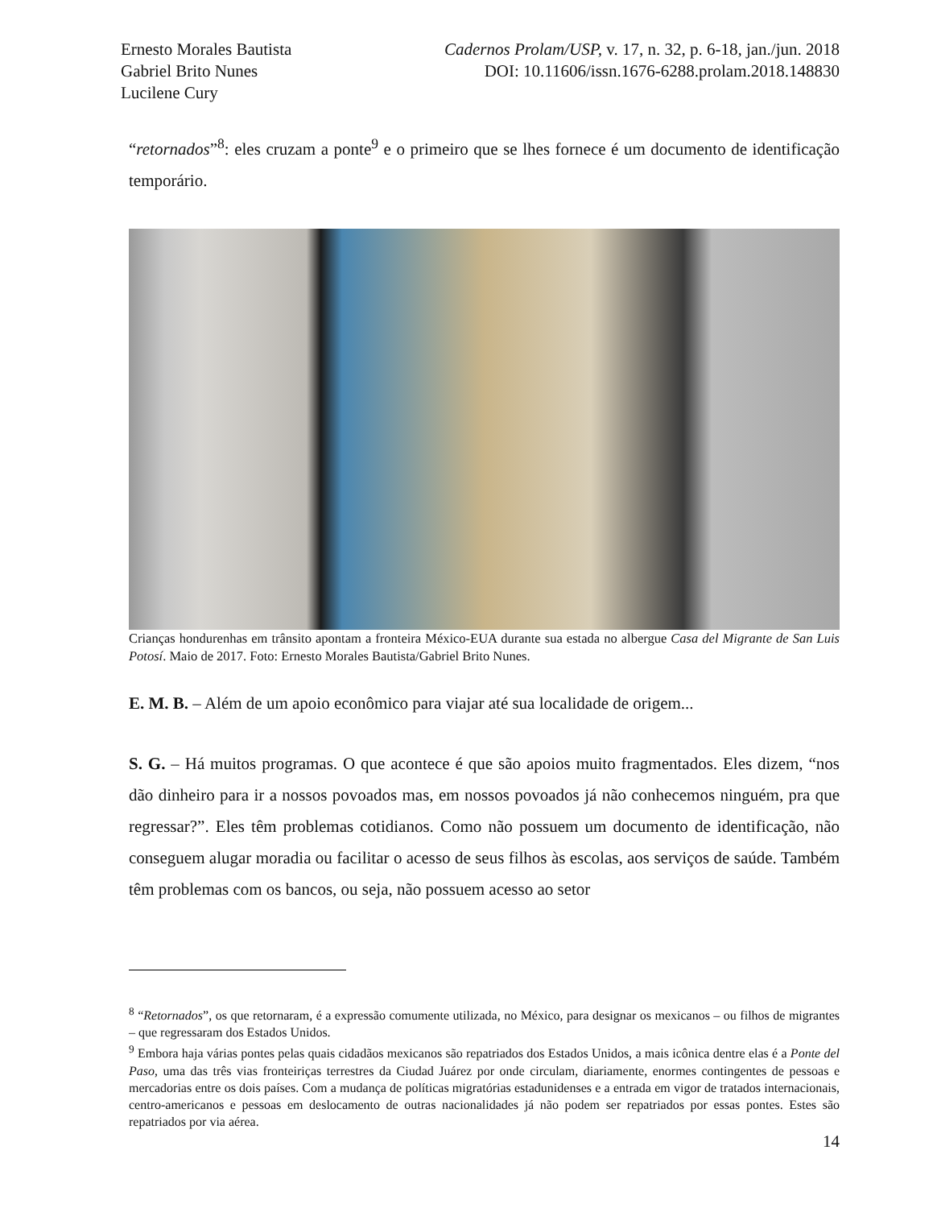Ernesto Morales Bautista
Gabriel Brito Nunes
Lucilene Cury
Cadernos Prolam/USP, v. 17, n. 32, p. 6-18, jan./jun. 2018
DOI: 10.11606/issn.1676-6288.prolam.2018.148830
“retornados”<sup>8</sup>: eles cruzam a ponte<sup>9</sup> e o primeiro que se lhes fornece é um documento de identificação temporário.
Crianças hondurenhas em trânsito apontam a fronteira México-EUA durante sua estada no albergue Casa del Migrante de San Luis Potosí. Maio de 2017. Foto: Ernesto Morales Bautista/Gabriel Brito Nunes.
E. M. B. – Além de um apoio econômico para viajar até sua localidade de origem...
S. G. – Há muitos programas. O que acontece é que são apoios muito fragmentados. Eles dizem, “nos dão dinheiro para ir a nossos povoados mas, em nossos povoados já não conhecemos ninguém, pra que regressar?”. Eles têm problemas cotidianos. Como não possuem um documento de identificação, não conseguem alugar moradia ou facilitar o acesso de seus filhos às escolas, aos serviços de saúde. Também têm problemas com os bancos, ou seja, não possuem acesso ao setor
<sup>8</sup> “Retornados”, os que retornaram, é a expressão comumente utilizada, no México, para designar os mexicanos – ou filhos de migrantes – que regressaram dos Estados Unidos.
<sup>9</sup> Embora haja várias pontes pelas quais cidadãos mexicanos são repatriados dos Estados Unidos, a mais icônica dentre elas é a Ponte del Paso, uma das três vias fronteiriças terrestres da Ciudad Juárez por onde circulam, diariamente, enormes contingentes de pessoas e mercadorias entre os dois países. Com a mudança de políticas migratórias estadunidenses e a entrada em vigor de tratados internacionais, centro-americanos e pessoas em deslocamento de outras nacionalidades já não podem ser repatriados por essas pontes. Estes são repatriados por via aérea.
14